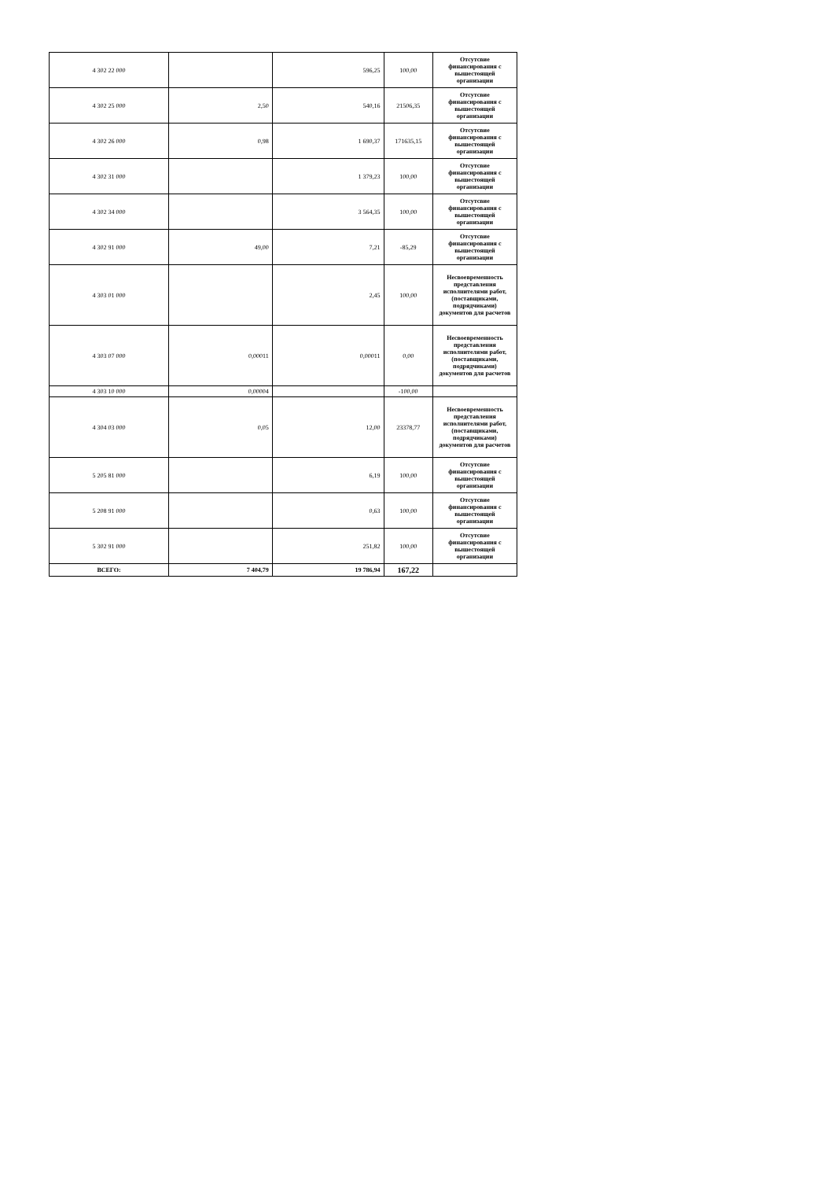| 4 302 22 000 | | 596,25 | 100,00 | Отсутсвие финансирования с вышестоящей организации |
| 4 302 25 000 | 2,50 | 540,16 | 21506,35 | Отсутсвие финансирования с вышестоящей организации |
| 4 302 26 000 | 0,98 | 1 690,37 | 171635,15 | Отсутсвие финансирования с вышестоящей организации |
| 4 302 31 000 | | 1 379,23 | 100,00 | Отсутсвие финансирования с вышестоящей организации |
| 4 302 34 000 | | 3 564,35 | 100,00 | Отсутсвие финансирования с вышестоящей организации |
| 4 302 91 000 | 49,00 | 7,21 | -85,29 | Отсутсвие финансирования с вышестоящей организации |
| 4 303 01 000 | | 2,45 | 100,00 | Несвоевременность представления исполнителями работ, (поставщиками, подрядчиками) документов для расчетов |
| 4 303 07 000 | 0,00011 | 0,00011 | 0,00 | Несвоевременность представления исполнителями работ, (поставщиками, подрядчиками) документов для расчетов |
| 4 303 10 000 | 0,00004 | | -100,00 | |
| 4 304 03 000 | 0,05 | 12,00 | 23378,77 | Несвоевременность представления исполнителями работ, (поставщиками, подрядчиками) документов для расчетов |
| 5 205 81 000 | | 6,19 | 100,00 | Отсутсвие финансирования с вышестоящей организации |
| 5 208 91 000 | | 0,63 | 100,00 | Отсутсвие финансирования с вышестоящей организации |
| 5 302 91 000 | | 251,82 | 100,00 | Отсутсвие финансирования с вышестоящей организации |
| ВСЕГО: | 7 404,79 | 19 786,94 | 167,22 | |